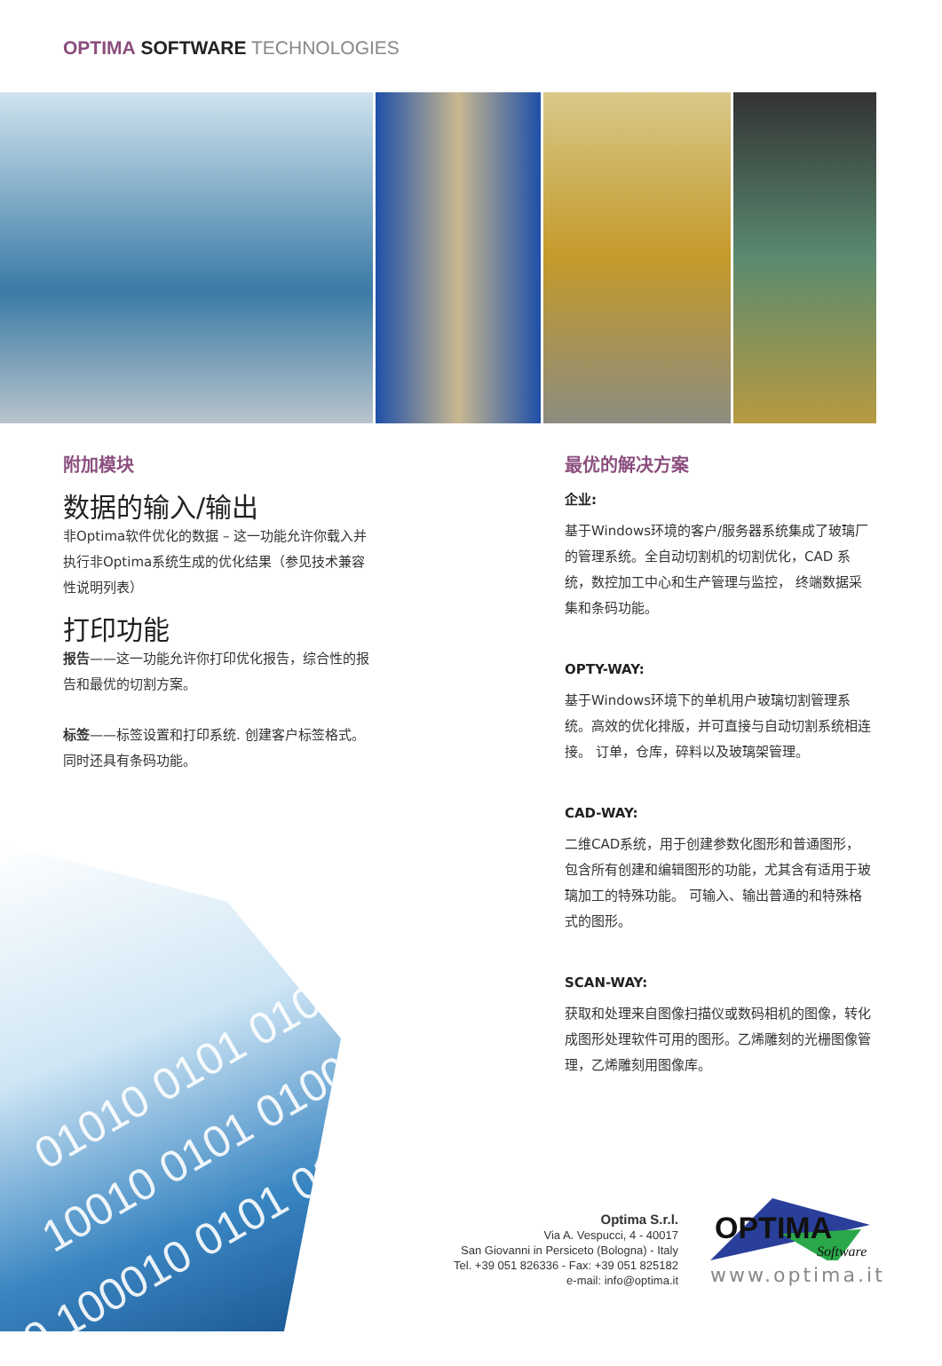OPTIMA SOFTWARE TECHNOLOGIES
01010 0101 01001010
10010 0101 0100101
0 100010 0101 0100
附加模块
数据的输入/输出
非Optima软件优化的数据 – 这一功能允许你载入并执行非Optima系统生成的优化结果（参见技术兼容性说明列表）
打印功能
报告——这一功能允许你打印优化报告，综合性的报告和最优的切割方案。
标签——标签设置和打印系统. 创建客户标签格式。同时还具有条码功能。
最优的解决方案
企业:
基于Windows环境的客户/服务器系统集成了玻璃厂的管理系统。全自动切割机的切割优化，CAD 系统，数控加工中心和生产管理与监控， 终端数据采集和条码功能。
OPTY-WAY:
基于Windows环境下的单机用户玻璃切割管理系统。高效的优化排版，并可直接与自动切割系统相连接。 订单，仓库，碎料以及玻璃架管理。
CAD-WAY:
二维CAD系统，用于创建参数化图形和普通图形， 包含所有创建和编辑图形的功能，尤其含有适用于玻璃加工的特殊功能。 可输入、输出普通的和特殊格式的图形。
SCAN-WAY:
获取和处理来自图像扫描仪或数码相机的图像，转化成图形处理软件可用的图形。乙烯雕刻的光栅图像管理，乙烯雕刻用图像库。
Optima S.r.l.
Via A. Vespucci, 4 - 40017
San Giovanni in Persiceto (Bologna) - Italy
Tel. +39 051 826336 - Fax: +39 051 825182
e-mail: info@optima.it
OPTIMA
Software
www.optima.it